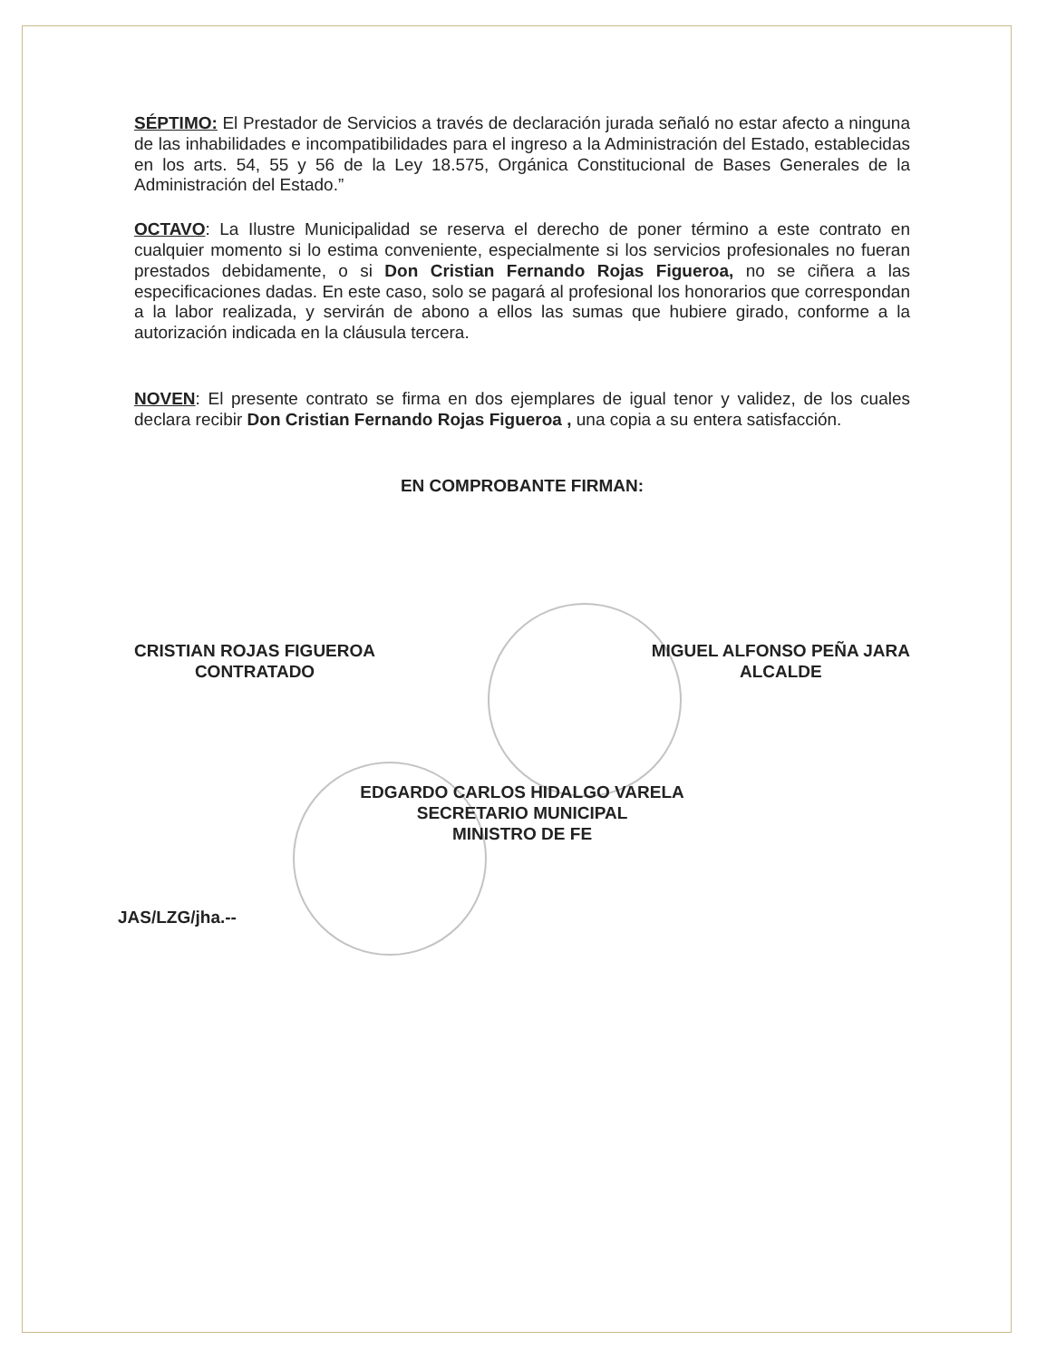SÉPTIMO: El Prestador de Servicios a través de declaración jurada señaló no estar afecto a ninguna de las inhabilidades e incompatibilidades para el ingreso a la Administración del Estado, establecidas en los arts. 54, 55 y 56 de la Ley 18.575, Orgánica Constitucional de Bases Generales de la Administración del Estado.”
OCTAVO: La Ilustre Municipalidad se reserva el derecho de poner término a este contrato en cualquier momento si lo estima conveniente, especialmente si los servicios profesionales no fueran prestados debidamente, o si Don Cristian Fernando Rojas Figueroa, no se ciñera a las especificaciones dadas. En este caso, solo se pagará al profesional los honorarios que correspondan a la labor realizada, y servirán de abono a ellos las sumas que hubiere girado, conforme a la autorización indicada en la cláusula tercera.
NOVEN: El presente contrato se firma en dos ejemplares de igual tenor y validez, de los cuales declara recibir Don Cristian Fernando Rojas Figueroa , una copia a su entera satisfacción.
EN COMPROBANTE FIRMAN:
CRISTIAN ROJAS FIGUEROA
CONTRATADO
MIGUEL ALFONSO PEÑA JARA
ALCALDE
EDGARDO CARLOS HIDALGO VARELA
SECRETARIO MUNICIPAL
MINISTRO DE FE
JAS/LZG/jha.--